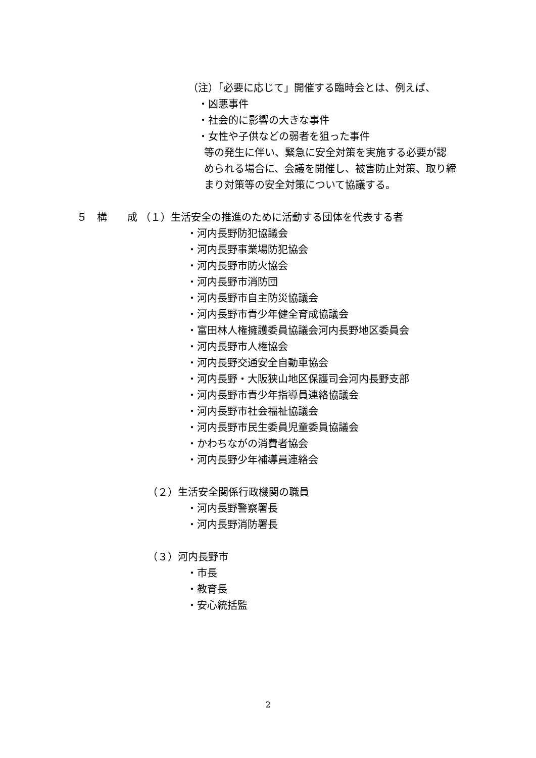（注）「必要に応じて」開催する臨時会とは、例えば、
・凶悪事件
・社会的に影響の大きな事件
・女性や子供などの弱者を狙った事件
等の発生に伴い、緊急に安全対策を実施する必要が認
められる場合に、会議を開催し、被害防止対策、取り締
まり対策等の安全対策について協議する。
５　構　　成 （１）生活安全の推進のために活動する団体を代表する者
・河内長野防犯協議会
・河内長野事業場防犯協会
・河内長野市防火協会
・河内長野市消防団
・河内長野市自主防災協議会
・河内長野市青少年健全育成協議会
・富田林人権擁護委員協議会河内長野地区委員会
・河内長野市人権協会
・河内長野交通安全自動車協会
・河内長野・大阪狭山地区保護司会河内長野支部
・河内長野市青少年指導員連絡協議会
・河内長野市社会福祉協議会
・河内長野市民生委員児童委員協議会
・かわちながの消費者協会
・河内長野少年補導員連絡会
（２）生活安全関係行政機関の職員
・河内長野警察署長
・河内長野消防署長
（３）河内長野市
・市長
・教育長
・安心統括監
2